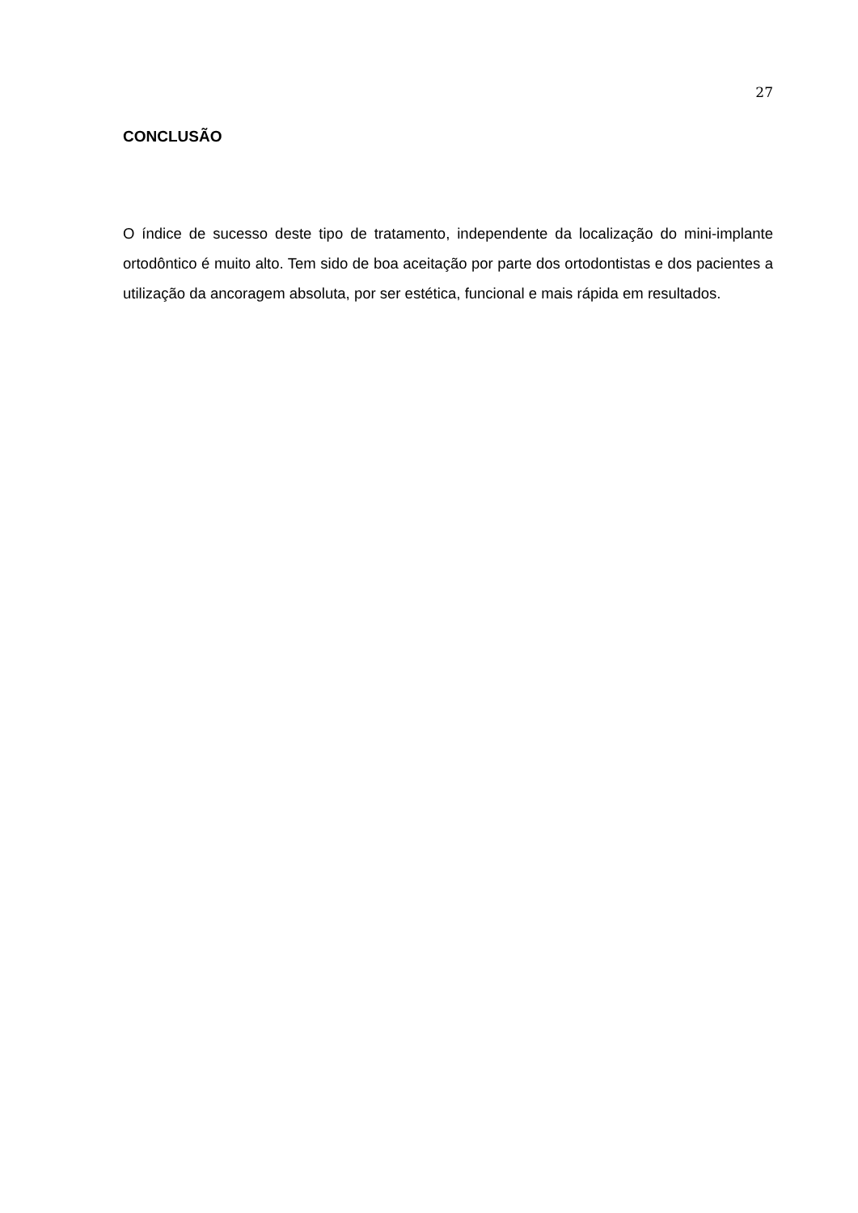27
CONCLUSÃO
O índice de sucesso deste tipo de tratamento, independente da localização do mini-implante ortodôntico é muito alto. Tem sido de boa aceitação por parte dos ortodontistas e dos pacientes a utilização da ancoragem absoluta, por ser estética, funcional e mais rápida em resultados.